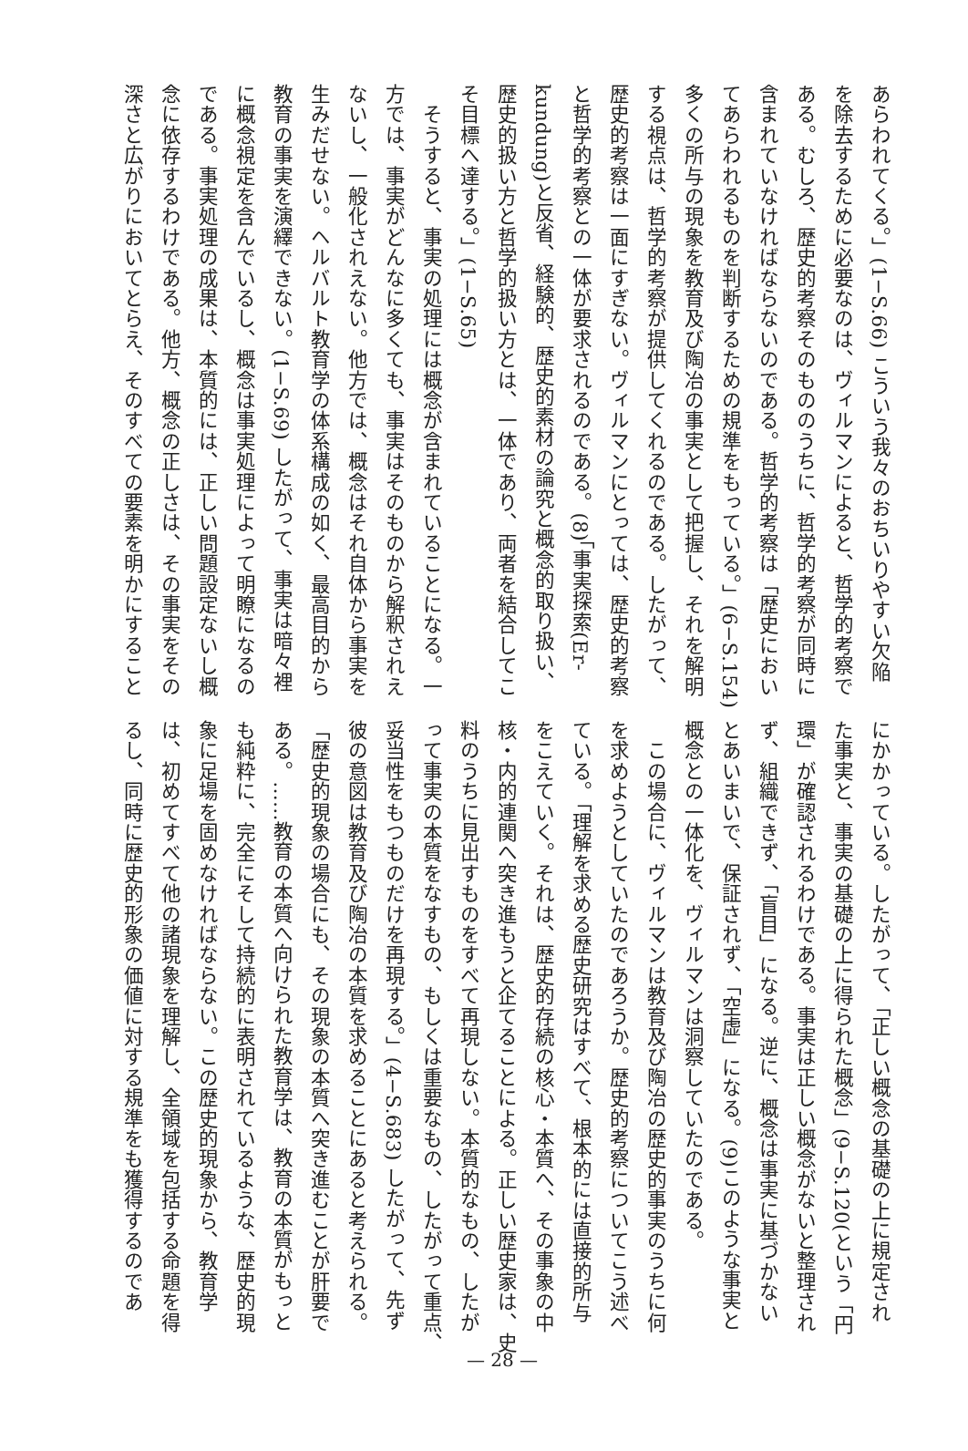あらわれてくる。」(1−S.66) こういう我々のおちいりやすい欠陥
を除去するために必要なのは、ヴィルマンによると、哲学的考察で
ある。むしろ、歴史的考察そのもののうちに、哲学的考察が同時に
含まれていなければならないのである。哲学的考察は「歴史におい
てあらわれるものを判断するための規準をもっている。」(6−S.154)
多くの所与の現象を教育及び陶冶の事実として把握し、それを解明
する視点は、哲学的考察が提供してくれるのである。したがって、
歴史的考察は一面にすぎない。ヴィルマンにとっては、歴史的考察
と哲学的考察との一体が要求されるのである。(8)「事実探索(Er-
kundung)と反省、経験的、歴史的素材の論究と概念的取り扱い、
歴史的扱い方と哲学的扱い方とは、一体であり、両者を結合してこ
そ目標へ達する。」(1−S.65)
　そうすると、事実の処理には概念が含まれていることになる。一
方では、事実がどんなに多くても、事実はそのものから解釈されえ
ないし、一般化されえない。他方では、概念はそれ自体から事実を
生みだせない。ヘルバルト教育学の体系構成の如く、最高目的から
教育の事実を演繹できない。(1−S.69) したがって、事実は暗々裡
に概念視定を含んでいるし、概念は事実処理によって明瞭になるの
である。事実処理の成果は、本質的には、正しい問題設定ないし概
念に依存するわけである。他方、概念の正しさは、その事実をその
深さと広がりにおいてとらえ、そのすべての要素を明かにすること
にかかっている。したがって、「正しい概念の基礎の上に規定され
た事実と、事実の基礎の上に得られた概念」(9−S.120(という「円
環」が確認されるわけである。事実は正しい概念がないと整理され
ず、組織できず、「盲目」になる。逆に、概念は事実に基づかない
とあいまいで、保証されず、「空虚」になる。(9)このような事実と
概念との一体化を、ヴィルマンは洞察していたのである。
　この場合に、ヴィルマンは教育及び陶冶の歴史的事実のうちに何
を求めようとしていたのであろうか。歴史的考察についてこう述べ
ている。「理解を求める歴史研究はすべて、根本的には直接的所与
をこえていく。それは、歴史的存続の核心・本質へ、その事象の中
核・内的連関へ突き進もうと企てることによる。正しい歴史家は、史
料のうちに見出すものをすべて再現しない。本質的なもの、したが
って事実の本質をなすもの、もしくは重要なもの、したがって重点、
妥当性をもつものだけを再現する。」(4−S.683) したがって、先ず
彼の意図は教育及び陶冶の本質を求めることにあると考えられる。
「歴史的現象の場合にも、その現象の本質へ突き進むことが肝要で
ある。……教育の本質へ向けられた教育学は、教育の本質がもっと
も純粋に、完全にそして持続的に表明されているような、歴史的現
象に足場を固めなければならない。この歴史的現象から、教育学
は、初めてすべて他の諸現象を理解し、全領域を包括する命題を得
るし、同時に歴史的形象の価値に対する規準をも獲得するのであ
— 28 —